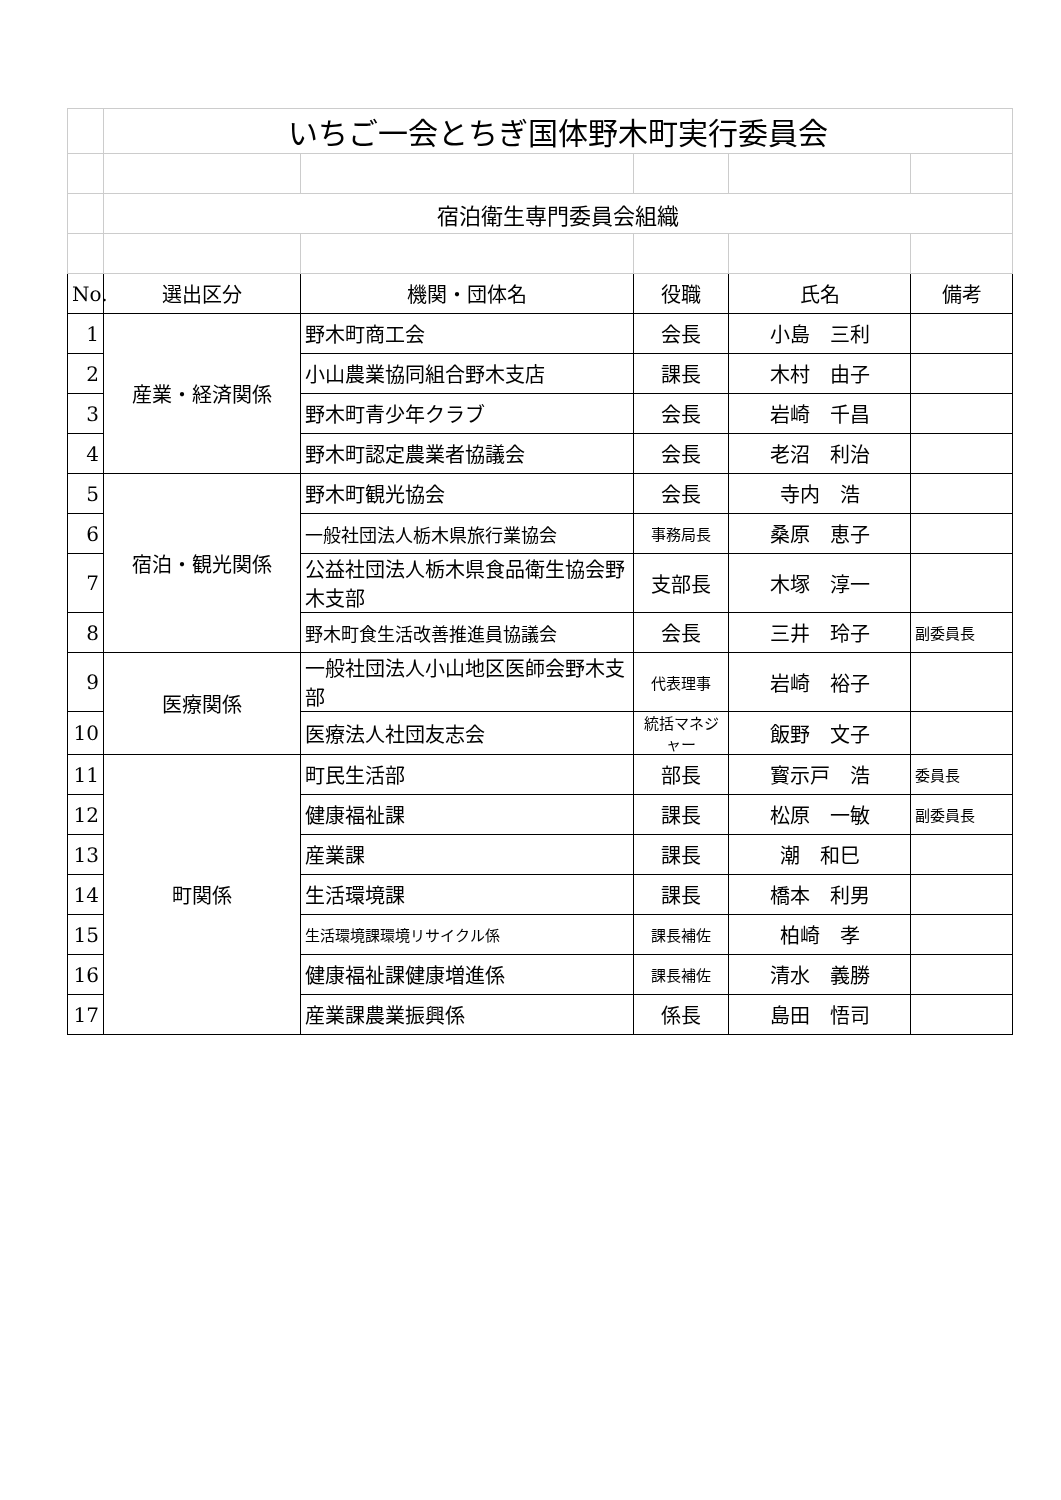| | いちご一会とちぎ国体野木町実行委員会 | | | | |
| | 宿泊衛生専門委員会組織 | | | | |
| No. | 選出区分 | 機関・団体名 | 役職 | 氏名 | 備考 |
| 1 | 産業・経済関係 | 野木町商工会 | 会長 | 小島 三利 | |
| 2 | | 小山農業協同組合野木支店 | 課長 | 木村 由子 | |
| 3 | | 野木町青少年クラブ | 会長 | 岩崎 千昌 | |
| 4 | | 野木町認定農業者協議会 | 会長 | 老沼 利治 | |
| 5 | 宿泊・観光関係 | 野木町観光協会 | 会長 | 寺内 浩 | |
| 6 | | 一般社団法人栃木県旅行業協会 | 事務局長 | 桑原 恵子 | |
| 7 | | 公益社団法人栃木県食品衛生協会野木支部 | 支部長 | 木塚 淳一 | |
| 8 | | 野木町食生活改善推進員協議会 | 会長 | 三井 玲子 | 副委員長 |
| 9 | 医療関係 | 一般社団法人小山地区医師会野木支部 | 代表理事 | 岩崎 裕子 | |
| 10 | | 医療法人社団友志会 | 統括マネジャー | 飯野 文子 | |
| 11 | 町関係 | 町民生活部 | 部長 | 寳示戸 浩 | 委員長 |
| 12 | | 健康福祉課 | 課長 | 松原 一敏 | 副委員長 |
| 13 | | 産業課 | 課長 | 潮 和巳 | |
| 14 | | 生活環境課 | 課長 | 橋本 利男 | |
| 15 | | 生活環境課環境リサイクル係 | 課長補佐 | 柏崎 孝 | |
| 16 | | 健康福祉課健康増進係 | 課長補佐 | 清水 義勝 | |
| 17 | | 産業課農業振興係 | 係長 | 島田 悟司 | |